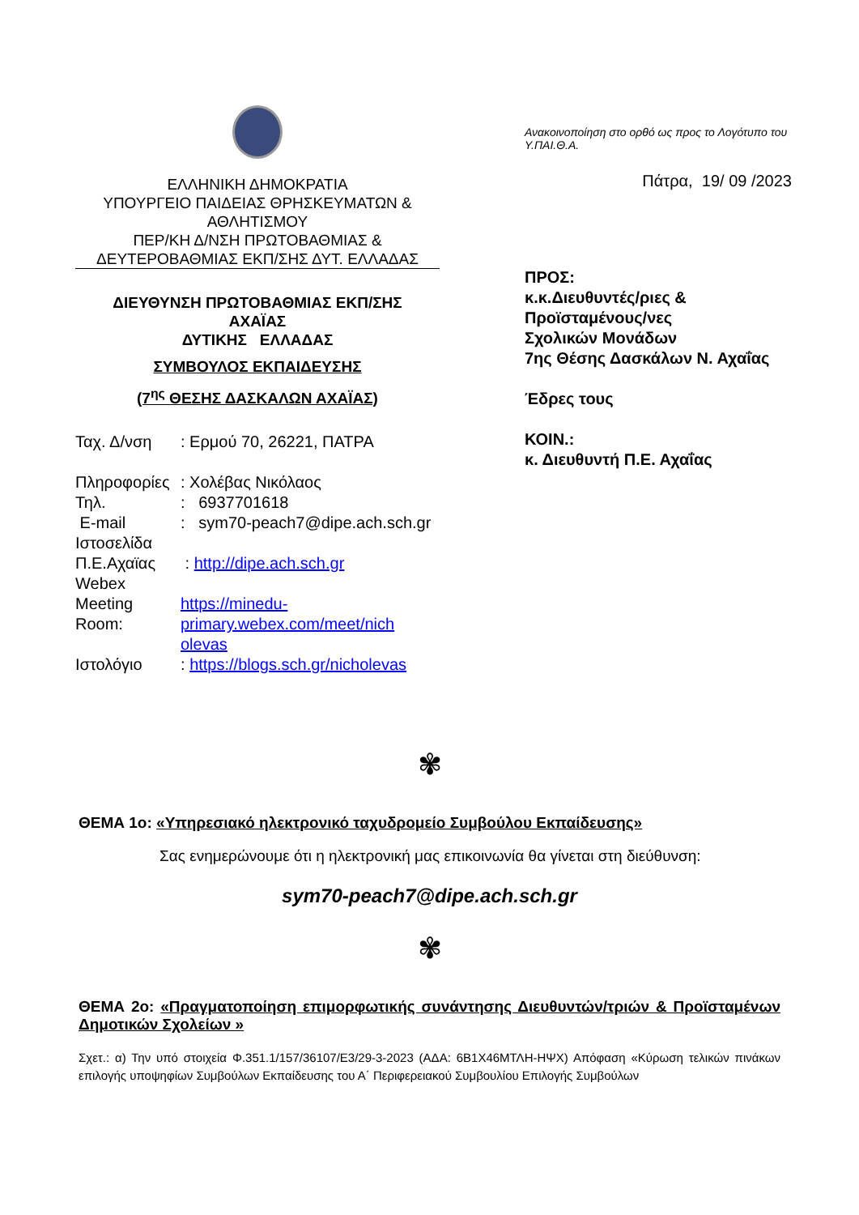ΕΛΛΗΝΙΚΗ ΔΗΜΟΚΡΑΤΙΑ
ΥΠΟΥΡΓΕΙΟ ΠΑΙΔΕΙΑΣ ΘΡΗΣΚΕΥΜΑΤΩΝ &
ΑΘΛΗΤΙΣΜΟΥ
ΠΕΡ/ΚΗ Δ/ΝΣΗ ΠΡΩΤΟΒΑΘΜΙΑΣ &
ΔΕΥΤΕΡΟΒΑΘΜΙΑΣ ΕΚΠ/ΣΗΣ ΔΥΤ. ΕΛΛΑΔΑΣ
ΔΙΕΥΘΥΝΣΗ ΠΡΩΤΟΒΑΘΜΙΑΣ ΕΚΠ/ΣΗΣ
ΑΧΑΪΑΣ
ΔΥΤΙΚΗΣ ΕΛΛΑΔΑΣ
ΣΥΜΒΟΥΛΟΣ ΕΚΠΑΙΔΕΥΣΗΣ
(7<sup>ης</sup> ΘΕΣΗΣ ΔΑΣΚΑΛΩΝ ΑΧΑΪΑΣ)
| Ταχ. Δ/νση | : Ερμού 70, 26221, ΠΑΤΡΑ |
| Πληροφορίες | : Χολέβας Νικόλαος |
| Τηλ. | : 6937701618 |
| E-mail | : sym70-peach7@dipe.ach.sch.gr |
| Ιστοσελίδα Π.Ε.Αχαϊας | : http://dipe.ach.sch.gr |
| Webex Meeting Room: | https://minedu- primary.webex.com/meet/nich olevas |
| Ιστολόγιο | : https://blogs.sch.gr/nicholevas |
Ανακοινοποίηση στο ορθό ως προς το Λογότυπο του Υ.ΠΑΙ.Θ.Α.
Πάτρα, 19/ 09 /2023
ΠΡΟΣ:
κ.κ.Διευθυντές/ριες &
Προϊσταμένους/νες
Σχολικών Μονάδων
7ης Θέσης Δασκάλων Ν. Αχαΐας
Έδρες τους
ΚΟΙΝ.:
κ. Διευθυντή Π.Ε. Αχαΐας
✾
ΘΕΜΑ 1ο: «Υπηρεσιακό ηλεκτρονικό ταχυδρομείο Συμβούλου Εκπαίδευσης»
Σας ενημερώνουμε ότι η ηλεκτρονική μας επικοινωνία θα γίνεται στη διεύθυνση:
sym70-peach7@dipe.ach.sch.gr
✾
ΘΕΜΑ 2ο: «Πραγματοποίηση επιμορφωτικής συνάντησης Διευθυντών/τριών & Προϊσταμένων Δημοτικών Σχολείων »
Σχετ.: α) Την υπό στοιχεία Φ.351.1/157/36107/Ε3/29-3-2023 (ΑΔΑ: 6Β1Χ46ΜΤΛΗ-ΗΨΧ) Απόφαση «Κύρωση τελικών πινάκων επιλογής υποψηφίων Συμβούλων Εκπαίδευσης του Α΄ Περιφερειακού Συμβουλίου Επιλογής Συμβούλων